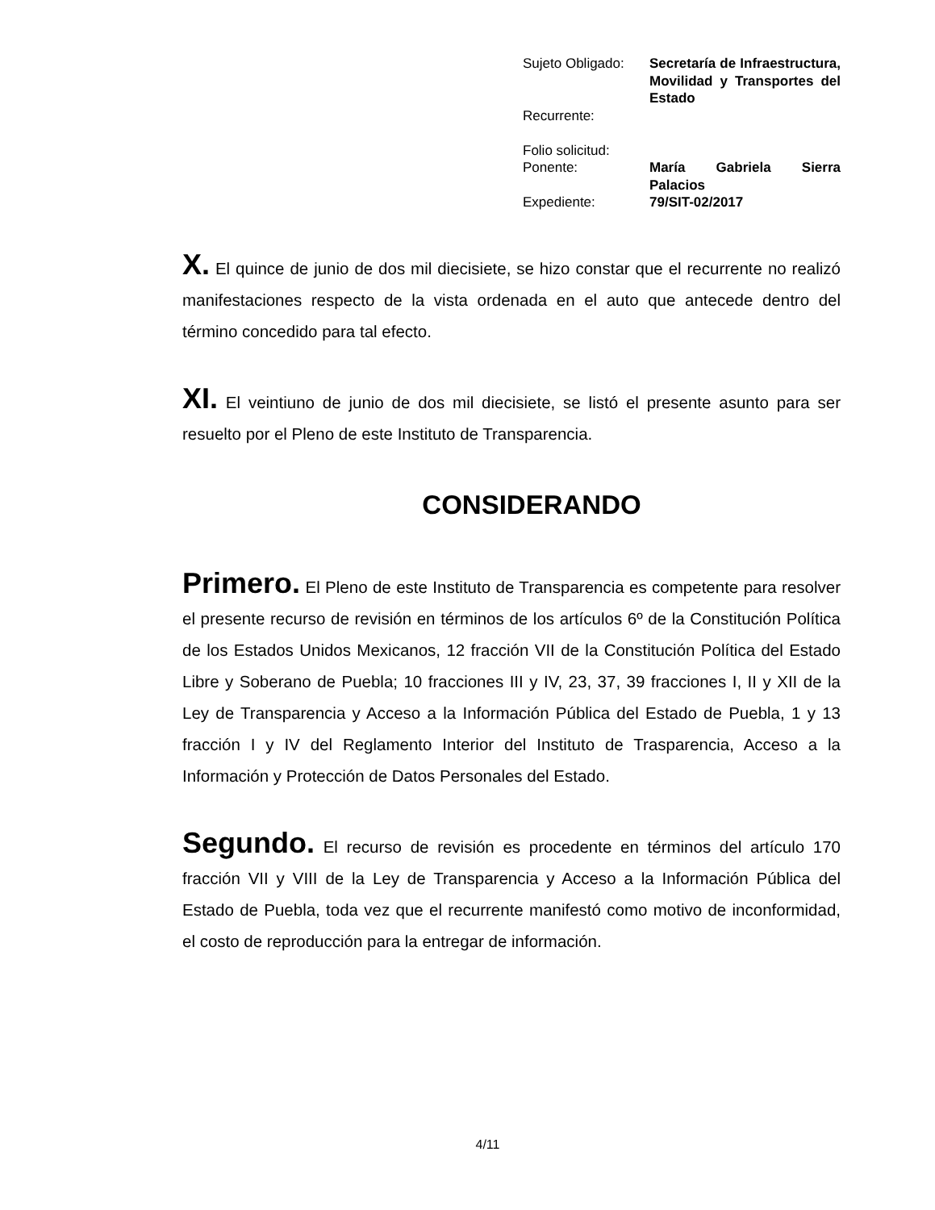| Sujeto Obligado: | Secretaría de Infraestructura, Movilidad y Transportes del Estado |
| Recurrente: | |
| Folio solicitud: | |
| Ponente: | María Gabriela Sierra Palacios |
| Expediente: | 79/SIT-02/2017 |
X. El quince de junio de dos mil diecisiete, se hizo constar que el recurrente no realizó manifestaciones respecto de la vista ordenada en el auto que antecede dentro del término concedido para tal efecto.
XI. El veintiuno de junio de dos mil diecisiete, se listó el presente asunto para ser resuelto por el Pleno de este Instituto de Transparencia.
CONSIDERANDO
Primero. El Pleno de este Instituto de Transparencia es competente para resolver el presente recurso de revisión en términos de los artículos 6º de la Constitución Política de los Estados Unidos Mexicanos, 12 fracción VII de la Constitución Política del Estado Libre y Soberano de Puebla; 10 fracciones III y IV, 23, 37, 39 fracciones I, II y XII de la Ley de Transparencia y Acceso a la Información Pública del Estado de Puebla, 1 y 13 fracción I y IV del Reglamento Interior del Instituto de Trasparencia, Acceso a la Información y Protección de Datos Personales del Estado.
Segundo. El recurso de revisión es procedente en términos del artículo 170 fracción VII y VIII de la Ley de Transparencia y Acceso a la Información Pública del Estado de Puebla, toda vez que el recurrente manifestó como motivo de inconformidad, el costo de reproducción para la entregar de información.
4/11